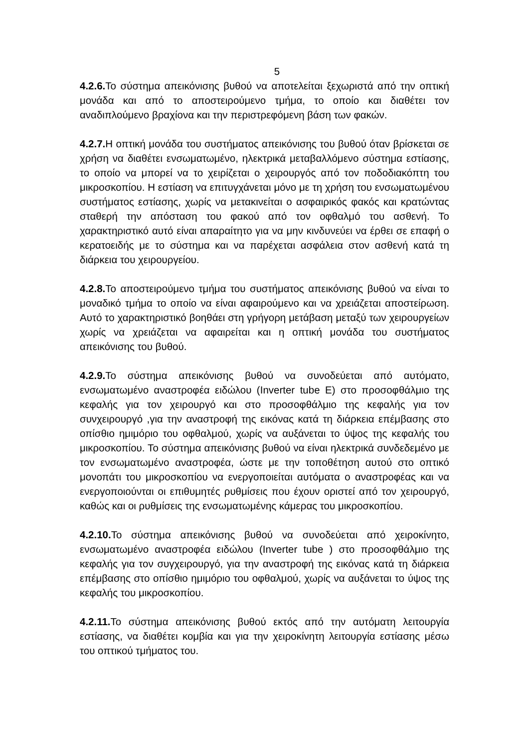5
4.2.6. Το σύστημα απεικόνισης βυθού να αποτελείται ξεχωριστά από την οπτική μονάδα και από το αποστειρούμενο τμήμα, το οποίο και διαθέτει τον αναδιπλούμενο βραχίονα και την περιστρεφόμενη βάση των φακών.
4.2.7. Η οπτική μονάδα του συστήματος απεικόνισης του βυθού όταν βρίσκεται σε χρήση να διαθέτει ενσωματωμένο, ηλεκτρικά μεταβαλλόμενο σύστημα εστίασης, το οποίο να μπορεί να το χειρίζεται ο χειρουργός από τον ποδοδιακόπτη του μικροσκοπίου. Η εστίαση να επιτυγχάνεται μόνο με τη χρήση του ενσωματωμένου συστήματος εστίασης, χωρίς να μετακινείται ο ασφαιρικός φακός και κρατώντας σταθερή την απόσταση του φακού από τον οφθαλμό του ασθενή. Το χαρακτηριστικό αυτό είναι απαραίτητο για να μην κινδυνεύει να έρθει σε επαφή ο κερατοειδής με το σύστημα και να παρέχεται ασφάλεια στον ασθενή κατά τη διάρκεια του χειρουργείου.
4.2.8. Το αποστειρούμενο τμήμα του συστήματος απεικόνισης βυθού να είναι το μοναδικό τμήμα το οποίο να είναι αφαιρούμενο και να χρειάζεται αποστείρωση. Αυτό το χαρακτηριστικό βοηθάει στη γρήγορη μετάβαση μεταξύ των χειρουργείων χωρίς να χρειάζεται να αφαιρείται και η οπτική μονάδα του συστήματος απεικόνισης του βυθού.
4.2.9. Το σύστημα απεικόνισης βυθού να συνοδεύεται από αυτόματο, ενσωματωμένο αναστροφέα ειδώλου (Inverter tube E) στο προσοφθάλμιο της κεφαλής για τον χειρουργό και στο προσοφθάλμιο της κεφαλής για τον συνχειρουργό ,για την αναστροφή της εικόνας κατά τη διάρκεια επέμβασης στο οπίσθιο ημιμόριο του οφθαλμού, χωρίς να αυξάνεται το ύψος της κεφαλής του μικροσκοπίου. Το σύστημα απεικόνισης βυθού να είναι ηλεκτρικά συνδεδεμένο με τον ενσωματωμένο αναστροφέα, ώστε με την τοποθέτηση αυτού στο οπτικό μονοπάτι του μικροσκοπίου να ενεργοποιείται αυτόματα ο αναστροφέας και να ενεργοποιούνται οι επιθυμητές ρυθμίσεις που έχουν οριστεί από τον χειρουργό, καθώς και οι ρυθμίσεις της ενσωματωμένης κάμερας του μικροσκοπίου.
4.2.10. Το σύστημα απεικόνισης βυθού να συνοδεύεται από χειροκίνητο, ενσωματωμένο αναστροφέα ειδώλου (Inverter tube ) στο προσοφθάλμιο της κεφαλής για τον συγχειρουργό, για την αναστροφή της εικόνας κατά τη διάρκεια επέμβασης στο οπίσθιο ημιμόριο του οφθαλμού, χωρίς να αυξάνεται το ύψος της κεφαλής του μικροσκοπίου.
4.2.11. Το σύστημα απεικόνισης βυθού εκτός από την αυτόματη λειτουργία εστίασης, να διαθέτει κομβία και για την χειροκίνητη λειτουργία εστίασης μέσω του οπτικού τμήματος του.